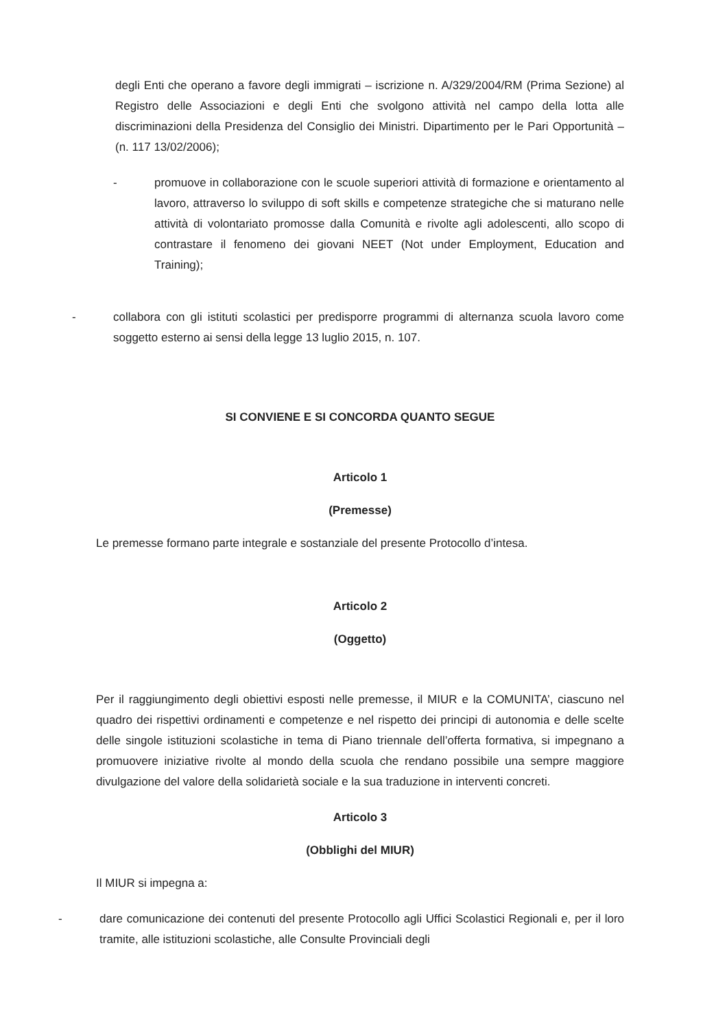degli Enti che operano a favore degli immigrati – iscrizione n. A/329/2004/RM (Prima Sezione) al Registro delle Associazioni e degli Enti che svolgono attività nel campo della lotta alle discriminazioni della Presidenza del Consiglio dei Ministri. Dipartimento per le Pari Opportunità – (n. 117 13/02/2006);
- promuove in collaborazione con le scuole superiori attività di formazione e orientamento al lavoro, attraverso lo sviluppo di soft skills e competenze strategiche che si maturano nelle attività di volontariato promosse dalla Comunità e rivolte agli adolescenti, allo scopo di contrastare il fenomeno dei giovani NEET (Not under Employment, Education and Training);
- collabora con gli istituti scolastici per predisporre programmi di alternanza scuola lavoro come soggetto esterno ai sensi della legge 13 luglio 2015, n. 107.
SI CONVIENE E SI CONCORDA QUANTO SEGUE
Articolo 1
(Premesse)
Le premesse formano parte integrale e sostanziale del presente Protocollo d’intesa.
Articolo 2
(Oggetto)
Per il raggiungimento degli obiettivi esposti nelle premesse, il MIUR e la COMUNITA’, ciascuno nel quadro dei rispettivi ordinamenti e competenze e nel rispetto dei principi di autonomia e delle scelte delle singole istituzioni scolastiche in tema di Piano triennale dell’offerta formativa, si impegnano a promuovere iniziative rivolte al mondo della scuola che rendano possibile una sempre maggiore divulgazione del valore della solidarietà sociale e la sua traduzione in interventi concreti.
Articolo 3
(Obblighi del MIUR)
Il MIUR si impegna a:
- dare comunicazione dei contenuti del presente Protocollo agli Uffici Scolastici Regionali e, per il loro tramite, alle istituzioni scolastiche, alle Consulte Provinciali degli